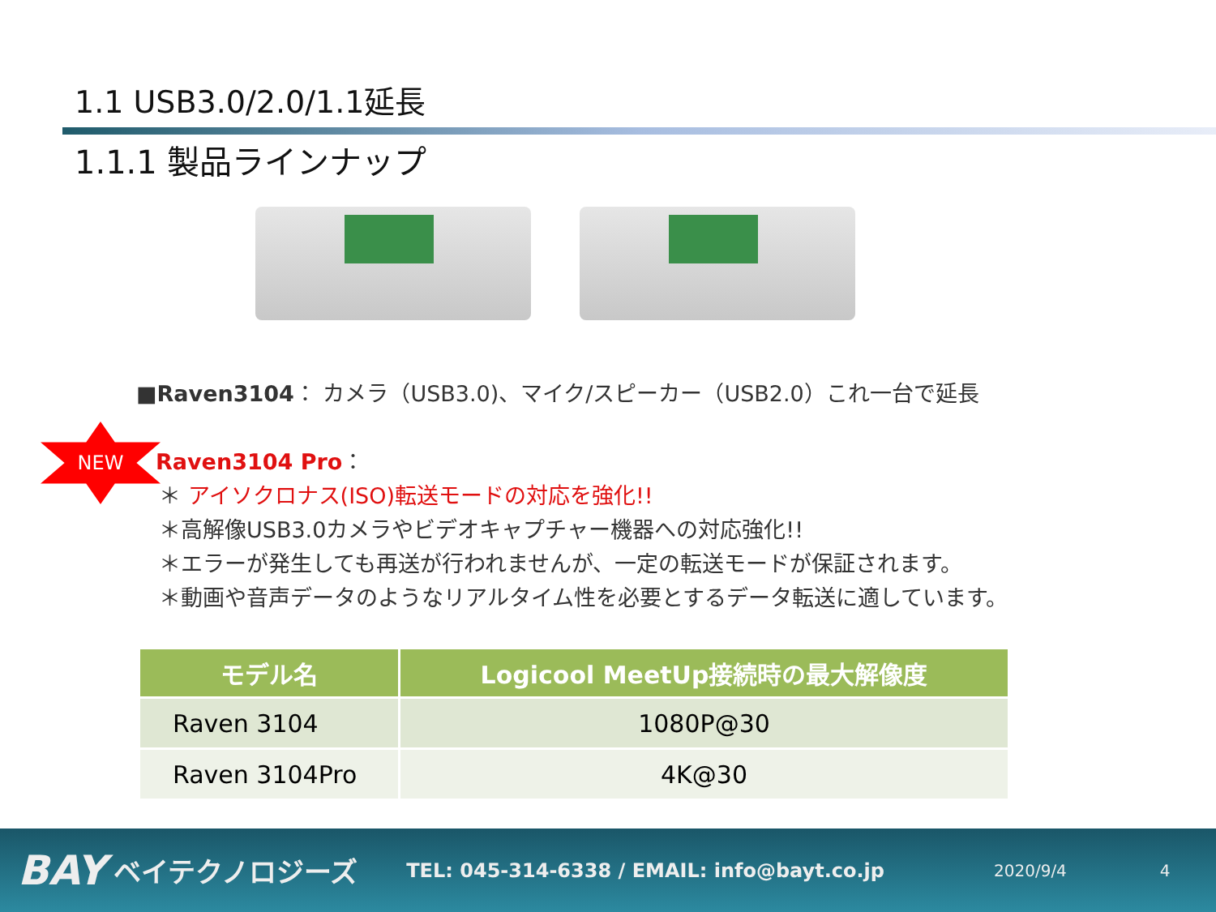1.1 USB3.0/2.0/1.1延長
1.1.1 製品ラインナップ
NEW
■Raven3104： カメラ（USB3.0)、マイク/スピーカー（USB2.0）これ一台で延長
Raven3104 Pro：
＊ アイソクロナス(ISO)転送モードの対応を強化!!
＊高解像USB3.0カメラやビデオキャプチャー機器への対応強化!!
＊エラーが発生しても再送が行われませんが、一定の転送モードが保証されます。
＊動画や音声データのようなリアルタイム性を必要とするデータ転送に適しています。
| モデル名 | Logicool MeetUp接続時の最大解像度 |
| --- | --- |
| Raven 3104 | 1080P@30 |
| Raven 3104Pro | 4K@30 |
BAY ベイテクノロジーズ TEL: 045-314-6338 / EMAIL: info@bayt.co.jp 2020/9/4 4